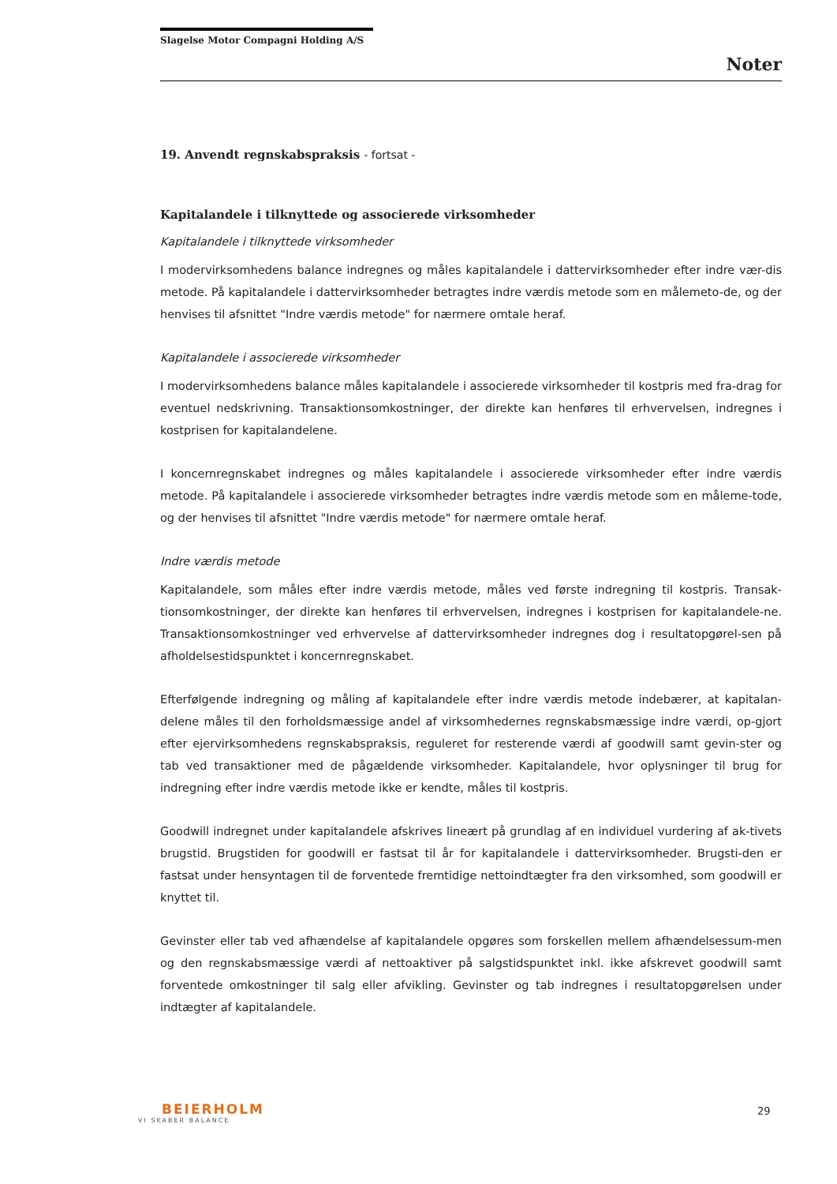Slagelse Motor Compagni Holding A/S
Noter
19. Anvendt regnskabspraksis - fortsat -
Kapitalandele i tilknyttede og associerede virksomheder
Kapitalandele i tilknyttede virksomheder
I modervirksomhedens balance indregnes og måles kapitalandele i dattervirksomheder efter indre vær-dis metode. På kapitalandele i dattervirksomheder betragtes indre værdis metode som en målemeto-de, og der henvises til afsnittet "Indre værdis metode" for nærmere omtale heraf.
Kapitalandele i associerede virksomheder
I modervirksomhedens balance måles kapitalandele i associerede virksomheder til kostpris med fra-drag for eventuel nedskrivning. Transaktionsomkostninger, der direkte kan henføres til erhvervelsen, indregnes i kostprisen for kapitalandelene.
I koncernregnskabet indregnes og måles kapitalandele i associerede virksomheder efter indre værdis metode. På kapitalandele i associerede virksomheder betragtes indre værdis metode som en måleme-tode, og der henvises til afsnittet "Indre værdis metode" for nærmere omtale heraf.
Indre værdis metode
Kapitalandele, som måles efter indre værdis metode, måles ved første indregning til kostpris. Transak-tionsomkostninger, der direkte kan henføres til erhvervelsen, indregnes i kostprisen for kapitalandele-ne. Transaktionsomkostninger ved erhvervelse af dattervirksomheder indregnes dog i resultatopgørel-sen på afholdelsestidspunktet i koncernregnskabet.
Efterfølgende indregning og måling af kapitalandele efter indre værdis metode indebærer, at kapitalan-delene måles til den forholdsmæssige andel af virksomhedernes regnskabsmæssige indre værdi, op-gjort efter ejervirksomhedens regnskabspraksis, reguleret for resterende værdi af goodwill samt gevin-ster og tab ved transaktioner med de pågældende virksomheder. Kapitalandele, hvor oplysninger til brug for indregning efter indre værdis metode ikke er kendte, måles til kostpris.
Goodwill indregnet under kapitalandele afskrives lineært på grundlag af en individuel vurdering af ak-tivets brugstid. Brugstiden for goodwill er fastsat til år for kapitalandele i dattervirksomheder. Brugsti-den er fastsat under hensyntagen til de forventede fremtidige nettoindtægter fra den virksomhed, som goodwill er knyttet til.
Gevinster eller tab ved afhændelse af kapitalandele opgøres som forskellen mellem afhændelsessum-men og den regnskabsmæssige værdi af nettoaktiver på salgstidspunktet inkl. ikke afskrevet goodwill samt forventede omkostninger til salg eller afvikling. Gevinster og tab indregnes i resultatopgørelsen under indtægter af kapitalandele.
BEIERHOLM
VI SKABER BALANCE
29